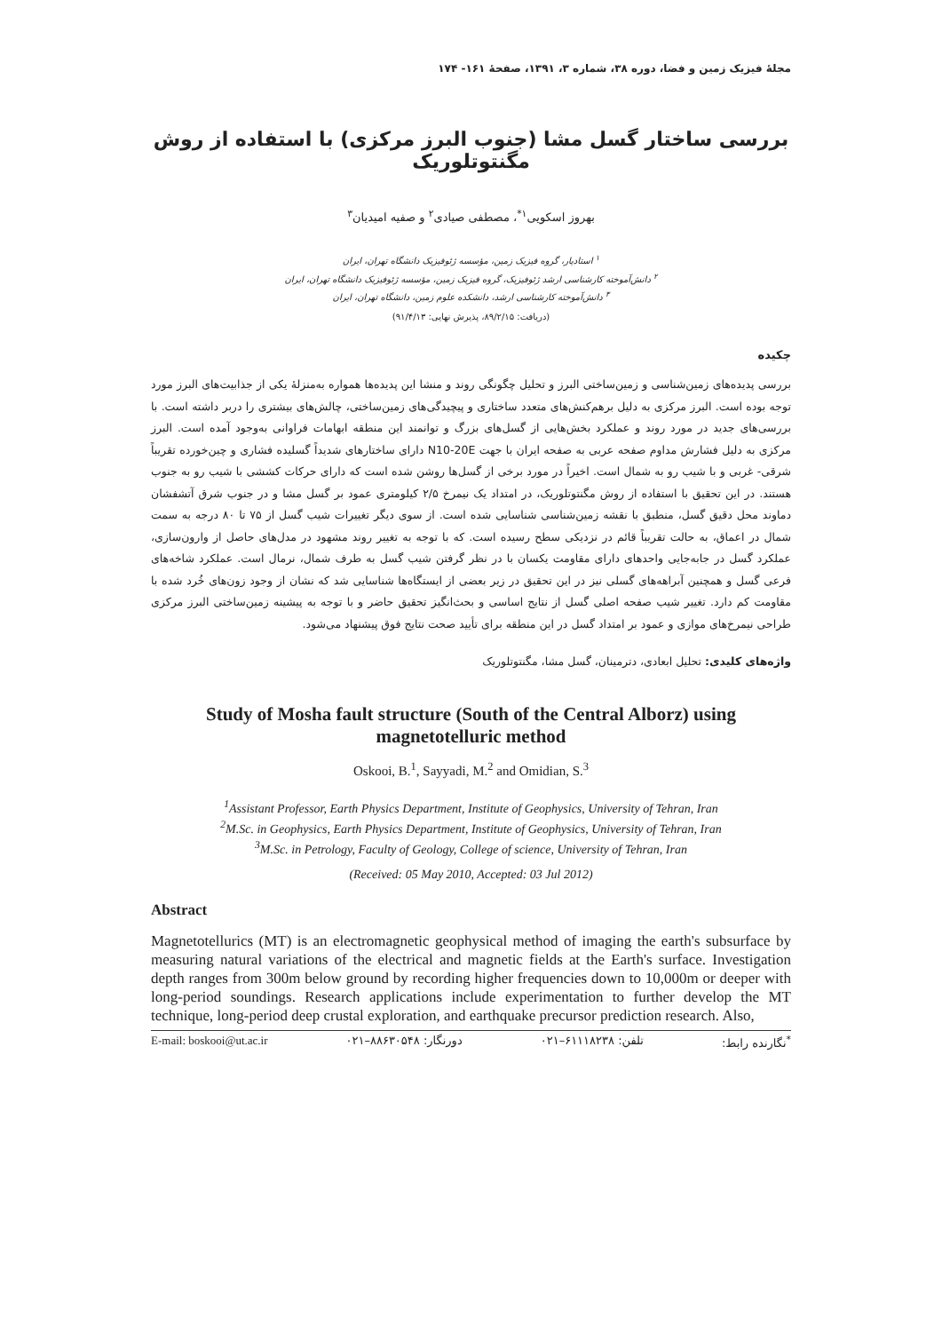مجلهٔ فیزیک زمین و فضا، دوره ۳۸، شماره ۳، ۱۳۹۱، صفحهٔ ۱۶۱- ۱۷۴
بررسی ساختار گسل مشا (جنوب البرز مرکزی) با استفاده از روش مگنتوتلوریک
بهروز اسکویی<sup>۱*</sup>، مصطفی صیادی<sup>۲</sup> و صفیه امیدیان<sup>۳</sup>
<sup>۱</sup> استادیار، گروه فیزیک زمین، مؤسسه ژئوفیزیک دانشگاه تهران، ایران
<sup>۲</sup> دانش‌آموخته کارشناسی ارشد ژئوفیزیک، گروه فیزیک زمین، مؤسسه ژئوفیزیک دانشگاه تهران، ایران
<sup>۳</sup> دانش‌آموخته کارشناسی ارشد، دانشکده علوم زمین، دانشگاه تهران، ایران
(دریافت: ۸۹/۲/۱۵، پذیرش نهایی: ۹۱/۴/۱۳)
چکیده
بررسی پدیده‌های زمین‌شناسی و زمین‌ساختی البرز و تحلیل چگونگی روند و منشا این پدیده‌ها همواره به‌منزلهٔ یکی از جذابیت‌های البرز مورد توجه بوده است. البرز مرکزی به دلیل برهم‌کنش‌های متعدد ساختاری و پیچیدگی‌های زمین‌ساختی، چالش‌های بیشتری را دربر داشته است. با بررسی‌های جدید در مورد روند و عملکرد بخش‌هایی از گسل‌های بزرگ و توانمند این منطقه ابهامات فراوانی به‌وجود آمده است. البرز مرکزی به دلیل فشارش مداوم صفحه عربی به صفحه ایران با جهت N10-20E دارای ساختارهای شدیداً گسلیده فشاری و چین‌خورده تقریباً شرقی- غربی و با شیب رو به شمال است. اخیراً در مورد برخی از گسل‌ها روشن شده است که دارای حرکات کششی با شیب رو به جنوب هستند. در این تحقیق با استفاده از روش مگنتوتلوریک، در امتداد یک نیمرخ ۲/۵ کیلومتری عمود بر گسل مشا و در جنوب شرق آتشفشان دماوند محل دقیق گسل، منطبق با نقشه زمین‌شناسی شناسایی شده است. از سوی دیگر تغییرات شیب گسل از ۷۵ تا ۸۰ درجه به سمت شمال در اعماق، به حالت تقریباً قائم در نزدیکی سطح رسیده است. که با توجه به تغییر روند مشهود در مدل‌های حاصل از وارون‌سازی، عملکرد گسل در جابه‌جایی واحدهای دارای مقاومت یکسان با در نظر گرفتن شیب گسل به طرف شمال، نرمال است. عملکرد شاخه‌های فرعی گسل و همچنین آبراهه‌های گسلی نیز در این تحقیق در زیر بعضی از ایستگاه‌ها شناسایی شد که نشان از وجود زون‌های خُرد شده با مقاومت کم دارد. تغییر شیب صفحه اصلی گسل از نتایج اساسی و بحث‌انگیز تحقیق حاضر و با توجه به پیشینه زمین‌ساختی البرز مرکزی طراحی نیمرخ‌های موازی و عمود بر امتداد گسل در این منطقه برای تأیید صحت نتایج فوق پیشنهاد می‌شود.
واژه‌های کلیدی: تحلیل ابعادی، دترمینان، گسل مشا، مگنتوتلوریک
Study of Mosha fault structure (South of the Central Alborz) using magnetotelluric method
Oskooi, B.<sup>1</sup>, Sayyadi, M.<sup>2</sup> and Omidian, S.<sup>3</sup>
<sup>1</sup> Assistant Professor, Earth Physics Department, Institute of Geophysics, University of Tehran, Iran
<sup>2</sup> M.Sc. in Geophysics, Earth Physics Department, Institute of Geophysics, University of Tehran, Iran
<sup>3</sup> M.Sc. in Petrology, Faculty of Geology, College of science, University of Tehran, Iran
(Received: 05 May 2010, Accepted: 03 Jul 2012)
Abstract
Magnetotellurics (MT) is an electromagnetic geophysical method of imaging the earth's subsurface by measuring natural variations of the electrical and magnetic fields at the Earth's surface. Investigation depth ranges from 300m below ground by recording higher frequencies down to 10,000m or deeper with long-period soundings. Research applications include experimentation to further develop the MT technique, long-period deep crustal exploration, and earthquake precursor prediction research. Also,
E-mail: boskooi@ut.ac.ir دورنگار: ۸۸۶۳۰۵۴۸–۰۲۱ تلفن: ۶۱۱۱۸۲۳۸–۰۲۱ <sup>*</sup>نگارنده رابط: